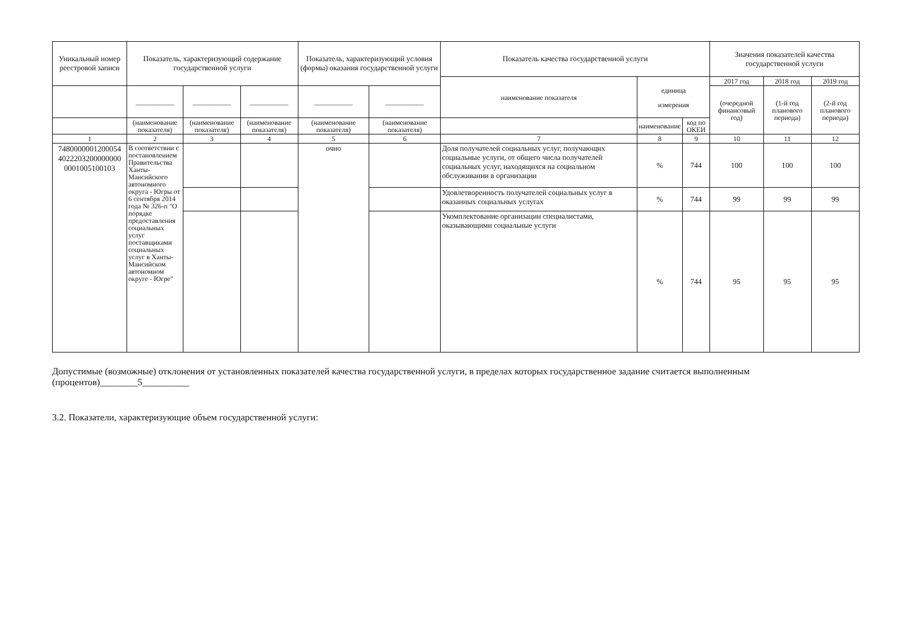| Уникальный номер реестровой записи | Показатель, характеризующий содержание государственной услуги | | | Показатель, характеризующий условия (формы) оказания государственной услуги | | Показатель качества государственной услуги | | | Значения показателей качества государственной услуги | | |
| --- | --- | --- | --- | --- | --- | --- | --- | --- | --- | --- | --- |
| | | | | | | наименование показателя | единица измерения | | 2017 год | 2018 год | 2019 год |
| | ___________ | ___________ | ___________ | ___________ | ___________ | | | | (очередной финансовый год) | (1-й год планового периода) | (2-й год планового периода) |
| | (наименование показателя) | (наименование показателя) | (наименование показателя) | (наименование показателя) | (наименование показателя) | | наименование | код по ОКЕИ | | | |
| 1 | 2 | 3 | 4 | 5 | 6 | 7 | 8 | 9 | 10 | 11 | 12 |
| 7480000001200054 4022203200000000 0001005100103 | В соответствии с постановлением Правительства Ханты-Мансийского автономного округа - Югры от 6 сентября 2014 года № 326-п "О порядке предоставления социальных услуг поставщиками социальных услуг в Ханты-Мансийском автономном округе - Югре" | | | очно | | Доля получателей социальных услуг, получающих социальные услуги, от общего числа получателей социальных услуг, находящихся на социальном обслуживании в организации | % | 744 | 100 | 100 | 100 |
| | | | | | | Удовлетворенность получателей социальных услуг в оказанных социальных услугах | % | 744 | 99 | 99 | 99 |
| | | | | | | Укомплектование организации специалистами, оказывающими социальные услуги | % | 744 | 95 | 95 | 95 |
Допустимые (возможные) отклонения от установленных показателей качества государственной услуги, в пределах которых государственное задание считается выполненным (процентов)________5__________
3.2. Показатели, характеризующие объем государственной услуги: